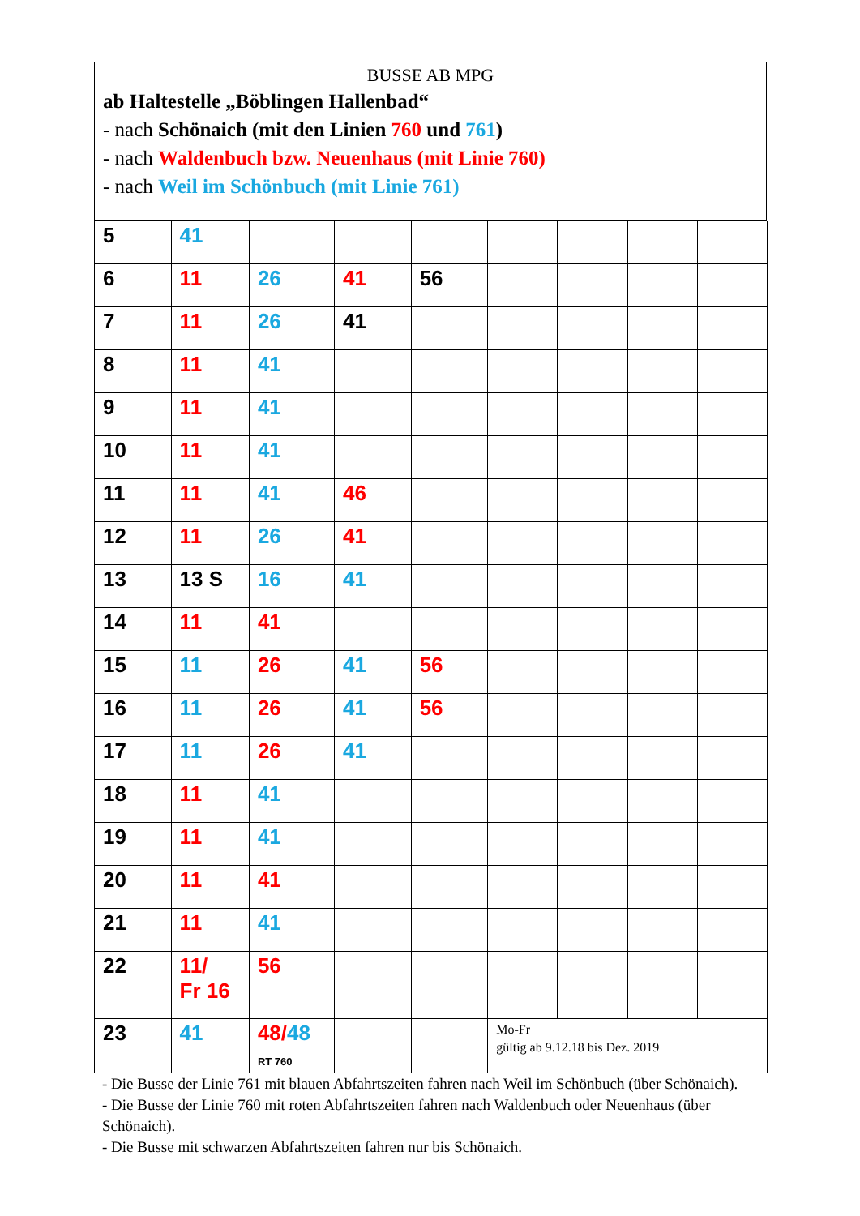BUSSE AB MPG
ab Haltestelle „Böblingen Hallenbad“
- nach Schönaich (mit den Linien 760 und 761)
- nach Waldenbuch bzw. Neuenhaus (mit Linie 760)
- nach Weil im Schönbuch (mit Linie 761)
| 5 | 41 | | | | | | | |
| 6 | 11 | 26 | 41 | 56 | | | | |
| 7 | 11 | 26 | 41 | | | | | |
| 8 | 11 | 41 | | | | | | |
| 9 | 11 | 41 | | | | | | |
| 10 | 11 | 41 | | | | | | |
| 11 | 11 | 41 | 46 | | | | | |
| 12 | 11 | 26 | 41 | | | | | |
| 13 | 13 S | 16 | 41 | | | | | |
| 14 | 11 | 41 | | | | | | |
| 15 | 11 | 26 | 41 | 56 | | | | |
| 16 | 11 | 26 | 41 | 56 | | | | |
| 17 | 11 | 26 | 41 | | | | | |
| 18 | 11 | 41 | | | | | | |
| 19 | 11 | 41 | | | | | | |
| 20 | 11 | 41 | | | | | | |
| 21 | 11 | 41 | | | | | | |
| 22 | 11/ Fr 16 | 56 | | | | | | |
| 23 | 41 | 48/ 48 RT 760 | | | Mo-Fr gültig ab 9.12.18 bis Dez. 2019 | | | |
- Die Busse der Linie 761 mit blauen Abfahrtszeiten fahren nach Weil im Schönbuch (über Schönaich).
- Die Busse der Linie 760 mit roten Abfahrtszeiten fahren nach Waldenbuch oder Neuenhaus (über Schönaich).
- Die Busse mit schwarzen Abfahrtszeiten fahren nur bis Schönaich.